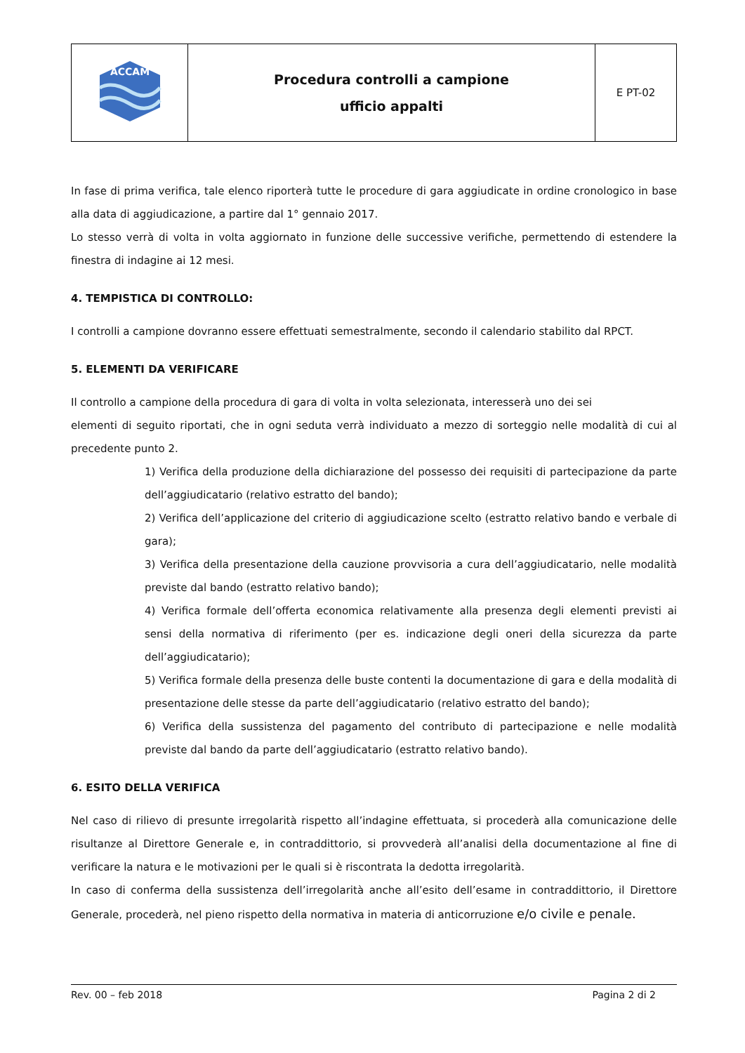| ACCAM | Procedura controlli a campione ufficio appalti | E PT-02 |
In fase di prima verifica, tale elenco riporterà tutte le procedure di gara aggiudicate in ordine cronologico in base alla data di aggiudicazione, a partire dal 1° gennaio 2017.
Lo stesso verrà di volta in volta aggiornato in funzione delle successive verifiche, permettendo di estendere la finestra di indagine ai 12 mesi.
4. TEMPISTICA DI CONTROLLO:
I controlli a campione dovranno essere effettuati semestralmente, secondo il calendario stabilito dal RPCT.
5. ELEMENTI DA VERIFICARE
Il controllo a campione della procedura di gara di volta in volta selezionata, interesserà uno dei sei
elementi di seguito riportati, che in ogni seduta verrà individuato a mezzo di sorteggio nelle modalità di cui al precedente punto 2.
1) Verifica della produzione della dichiarazione del possesso dei requisiti di partecipazione da parte dell’aggiudicatario (relativo estratto del bando);
2) Verifica dell’applicazione del criterio di aggiudicazione scelto (estratto relativo bando e verbale di gara);
3) Verifica della presentazione della cauzione provvisoria a cura dell’aggiudicatario, nelle modalità previste dal bando (estratto relativo bando);
4) Verifica formale dell’offerta economica relativamente alla presenza degli elementi previsti ai sensi della normativa di riferimento (per es. indicazione degli oneri della sicurezza da parte dell’aggiudicatario);
5) Verifica formale della presenza delle buste contenti la documentazione di gara e della modalità di presentazione delle stesse da parte dell’aggiudicatario (relativo estratto del bando);
6) Verifica della sussistenza del pagamento del contributo di partecipazione e nelle modalità previste dal bando da parte dell’aggiudicatario (estratto relativo bando).
6. ESITO DELLA VERIFICA
Nel caso di rilievo di presunte irregolarità rispetto all’indagine effettuata, si procederà alla comunicazione delle risultanze al Direttore Generale e, in contraddittorio, si provvederà all’analisi della documentazione al fine di verificare la natura e le motivazioni per le quali si è riscontrata la dedotta irregolarità.
In caso di conferma della sussistenza dell’irregolarità anche all’esito dell’esame in contraddittorio, il Direttore Generale, procederà, nel pieno rispetto della normativa in materia di anticorruzione e/o civile e penale.
Rev. 00 – feb 2018 Pagina 2 di 2